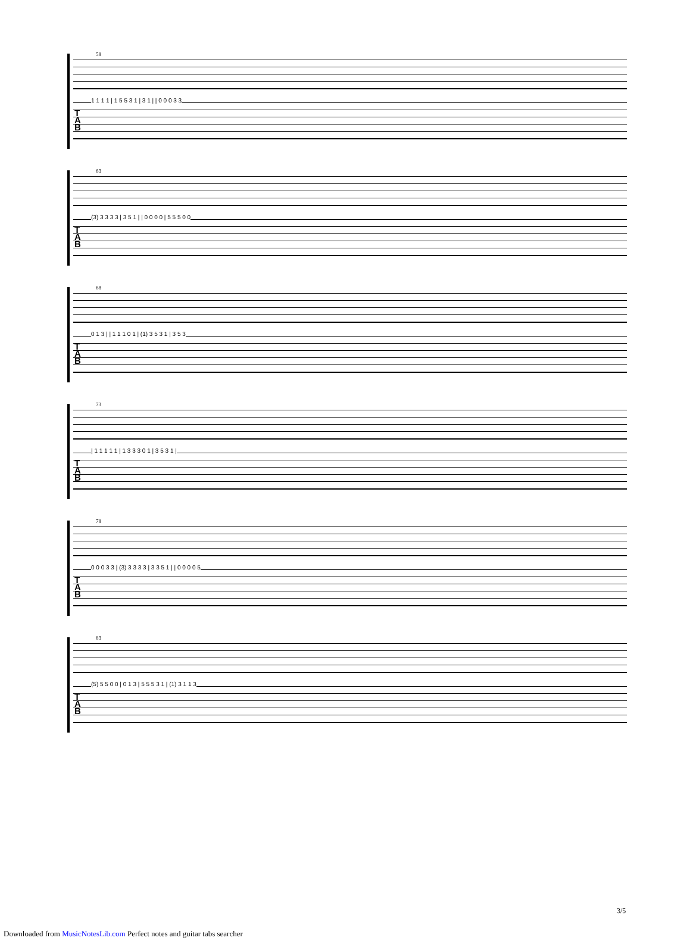58
T
A
B
1 1 1 1 | 1 5 5 3 1 | 3 1 | | 0 0 0 3 3
63
T
A
B
(3) 3 3 3 3 | 3 5 1 | | 0 0 0 0 | 5 5 5 0 0
68
T
A
B
0 1 3 | | 1 1 1 0 1 | (1) 3 5 3 1 | 3 5 3
73
T
A
B
| 1 1 1 1 1 | 1 3 3 3 0 1 | 3 5 3 1 |
78
T
A
B
0 0 0 3 3 | (3) 3 3 3 3 | 3 3 5 1 | | 0 0 0 0 5
83
T
A
B
(5) 5 5 0 0 | 0 1 3 | 5 5 5 3 1 | (1) 3 1 1 3
3/5
Downloaded from MusicNotesLib.com Perfect notes and guitar tabs searcher